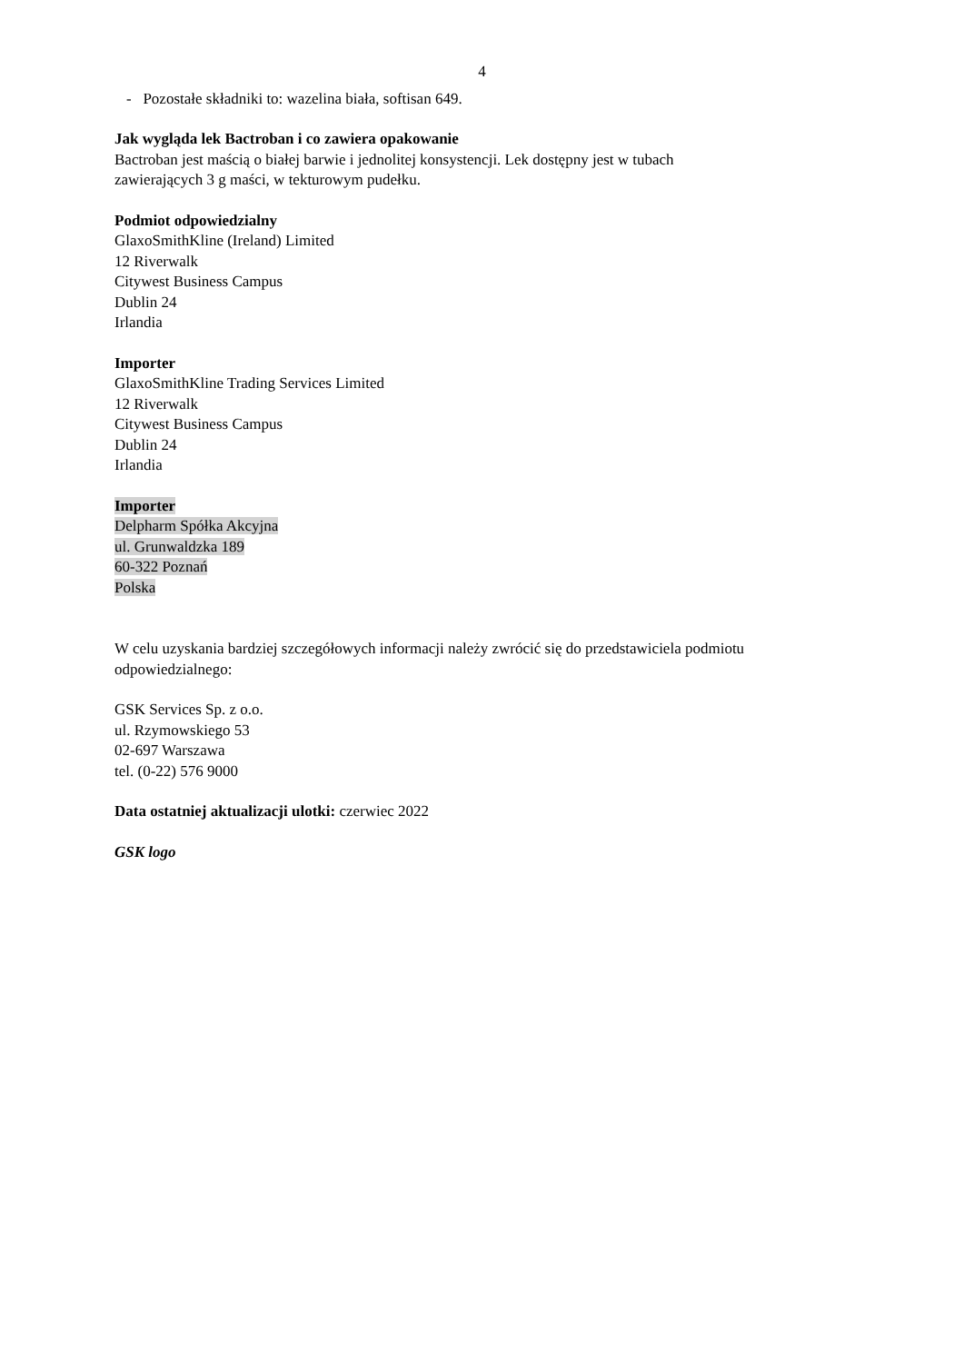4
- Pozostałe składniki to: wazelina biała, softisan 649.
Jak wygląda lek Bactroban i co zawiera opakowanie
Bactroban jest maścią o białej barwie i jednolitej konsystencji. Lek dostępny jest w tubach
zawierających 3 g maści, w tekturowym pudełku.
Podmiot odpowiedzialny
GlaxoSmithKline (Ireland) Limited
12 Riverwalk
Citywest Business Campus
Dublin 24
Irlandia
Importer
GlaxoSmithKline Trading Services Limited
12 Riverwalk
Citywest Business Campus
Dublin 24
Irlandia
Importer
Delpharm Spółka Akcyjna
ul. Grunwaldzka 189
60-322 Poznań
Polska
W celu uzyskania bardziej szczegółowych informacji należy zwrócić się do przedstawiciela podmiotu odpowiedzialnego:
GSK Services Sp. z o.o.
ul. Rzymowskiego 53
02-697 Warszawa
tel. (0-22) 576 9000
Data ostatniej aktualizacji ulotki: czerwiec 2022
GSK logo